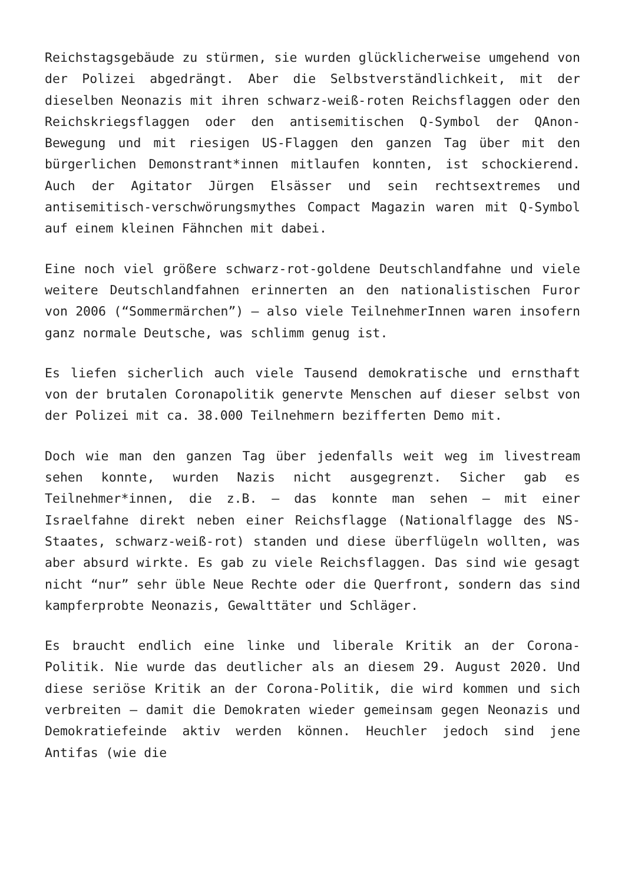Reichstagsgebäude zu stürmen, sie wurden glücklicherweise umgehend von der Polizei abgedrängt. Aber die Selbstverständlichkeit, mit der dieselben Neonazis mit ihren schwarz-weiß-roten Reichsflaggen oder den Reichskriegsflaggen oder den antisemitischen Q-Symbol der QAnon-Bewegung und mit riesigen US-Flaggen den ganzen Tag über mit den bürgerlichen Demonstrant*innen mitlaufen konnten, ist schockierend. Auch der Agitator Jürgen Elsässer und sein rechtsextremes und antisemitisch-verschwörungsmythes Compact Magazin waren mit Q-Symbol auf einem kleinen Fähnchen mit dabei.
Eine noch viel größere schwarz-rot-goldene Deutschlandfahne und viele weitere Deutschlandfahnen erinnerten an den nationalistischen Furor von 2006 (“Sommermärchen”) – also viele TeilnehmerInnen waren insofern ganz normale Deutsche, was schlimm genug ist.
Es liefen sicherlich auch viele Tausend demokratische und ernsthaft von der brutalen Coronapolitik genervte Menschen auf dieser selbst von der Polizei mit ca. 38.000 Teilnehmern bezifferten Demo mit.
Doch wie man den ganzen Tag über jedenfalls weit weg im livestream sehen konnte, wurden Nazis nicht ausgegrenzt. Sicher gab es Teilnehmer*innen, die z.B. – das konnte man sehen – mit einer Israelfahne direkt neben einer Reichsflagge (Nationalflagge des NS-Staates, schwarz-weiß-rot) standen und diese überflügeln wollten, was aber absurd wirkte. Es gab zu viele Reichsflaggen. Das sind wie gesagt nicht “nur” sehr üble Neue Rechte oder die Querfront, sondern das sind kampferprobte Neonazis, Gewalttäter und Schläger.
Es braucht endlich eine linke und liberale Kritik an der Corona-Politik. Nie wurde das deutlicher als an diesem 29. August 2020. Und diese seriöse Kritik an der Corona-Politik, die wird kommen und sich verbreiten – damit die Demokraten wieder gemeinsam gegen Neonazis und Demokratiefeinde aktiv werden können. Heuchler jedoch sind jene Antifas (wie die